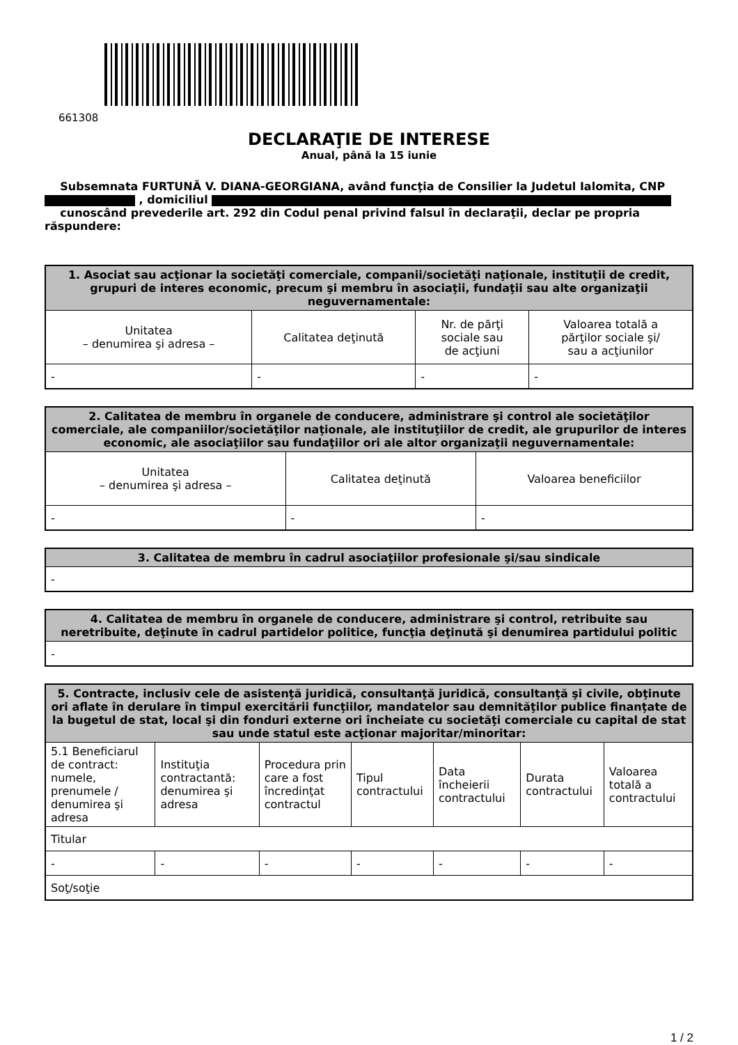661308
DECLARAŢIE DE INTERESE
Anual, până la 15 iunie
Subsemnata FURTUNĂ V. DIANA-GEORGIANA, având funcţia de Consilier la Judetul Ialomita, CNP , domiciliul
cunoscând prevederile art. 292 din Codul penal privind falsul în declaraţii, declar pe propria răspundere:
| 1. Asociat sau acţionar la societăţi comerciale, companii/societăţi naţionale, instituţii de credit, grupuri de interes economic, precum şi membru în asociaţii, fundaţii sau alte organizaţii neguvernamentale: | | | |
| --- | --- | --- | --- |
| Unitatea – denumirea şi adresa – | Calitatea deţinută | Nr. de părţi sociale sau de acţiuni | Valoarea totală a părţilor sociale şi/ sau a acţiunilor |
| - | - | - | - |
| 2. Calitatea de membru în organele de conducere, administrare şi control ale societăţilor comerciale, ale companiilor/societăţilor naţionale, ale instituţiilor de credit, ale grupurilor de interes economic, ale asociaţiilor sau fundaţiilor ori ale altor organizaţii neguvernamentale: | | |
| --- | --- | --- |
| Unitatea – denumirea şi adresa – | Calitatea deţinută | Valoarea beneficiilor |
| - | - | - |
| 3. Calitatea de membru în cadrul asociaţiilor profesionale şi/sau sindicale |
| --- |
| - |
| 4. Calitatea de membru în organele de conducere, administrare şi control, retribuite sau neretribuite, deţinute în cadrul partidelor politice, funcţia deţinută şi denumirea partidului politic |
| --- |
| - |
| 5. Contracte, inclusiv cele de asistenţă juridică, consultanţă juridică, consultanţă şi civile, obţinute ori aflate în derulare în timpul exercitării funcţiilor, mandatelor sau demnităţilor publice finanţate de la bugetul de stat, local şi din fonduri externe ori încheiate cu societăţi comerciale cu capital de stat sau unde statul este acţionar majoritar/minoritar: | | | | | | |
| --- | --- | --- | --- | --- | --- | --- |
| 5.1 Beneficiarul de contract: numele, prenumele / denumirea şi adresa | Instituţia contractantă: denumirea şi adresa | Procedura prin care a fost încredinţat contractul | Tipul contractului | Data încheierii contractului | Durata contractului | Valoarea totală a contractului |
| Titular | | | | | | |
| - | - | - | - | - | - | - |
| Soţ/soţie | | | | | | |
1 / 2